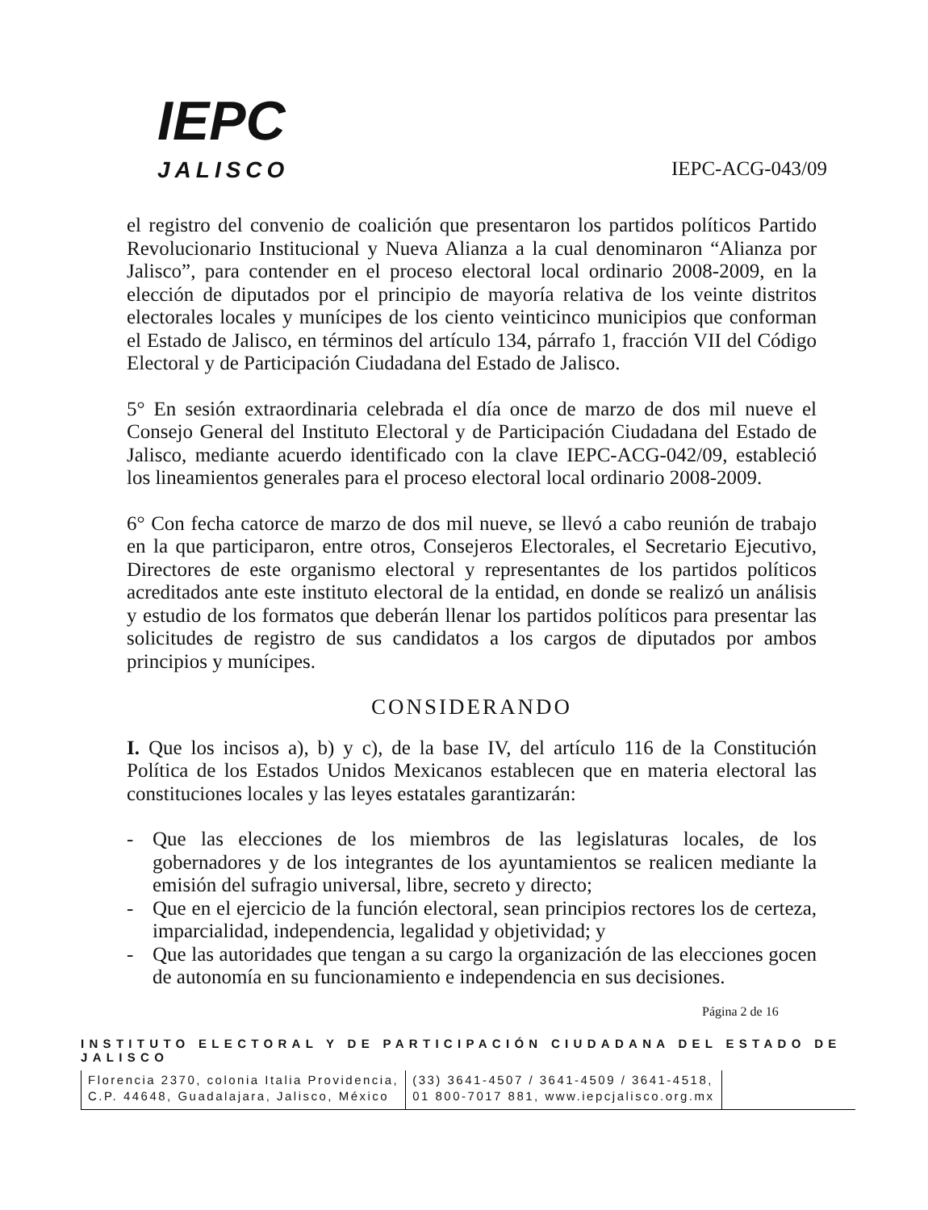IEPC
JALISCO
IEPC-ACG-043/09
el registro del convenio de coalición que presentaron los partidos políticos Partido Revolucionario Institucional y Nueva Alianza a la cual denominaron “Alianza por Jalisco”, para contender en el proceso electoral local ordinario 2008-2009, en la elección de diputados por el principio de mayoría relativa de los veinte distritos electorales locales y munícipes de los ciento veinticinco municipios que conforman el Estado de Jalisco, en términos del artículo 134, párrafo 1, fracción VII del Código Electoral y de Participación Ciudadana del Estado de Jalisco.
5° En sesión extraordinaria celebrada el día once de marzo de dos mil nueve el Consejo General del Instituto Electoral y de Participación Ciudadana del Estado de Jalisco, mediante acuerdo identificado con la clave IEPC-ACG-042/09, estableció los lineamientos generales para el proceso electoral local ordinario 2008-2009.
6° Con fecha catorce de marzo de dos mil nueve, se llevó a cabo reunión de trabajo en la que participaron, entre otros, Consejeros Electorales, el Secretario Ejecutivo, Directores de este organismo electoral y representantes de los partidos políticos acreditados ante este instituto electoral de la entidad, en donde se realizó un análisis y estudio de los formatos que deberán llenar los partidos políticos para presentar las solicitudes de registro de sus candidatos a los cargos de diputados por ambos principios y munícipes.
CONSIDERANDO
I. Que los incisos a), b) y c), de la base IV, del artículo 116 de la Constitución Política de los Estados Unidos Mexicanos establecen que en materia electoral las constituciones locales y las leyes estatales garantizarán:
- Que las elecciones de los miembros de las legislaturas locales, de los gobernadores y de los integrantes de los ayuntamientos se realicen mediante la emisión del sufragio universal, libre, secreto y directo;
- Que en el ejercicio de la función electoral, sean principios rectores los de certeza, imparcialidad, independencia, legalidad y objetividad; y
- Que las autoridades que tengan a su cargo la organización de las elecciones gocen de autonomía en su funcionamiento e independencia en sus decisiones.
Página 2 de 16
INSTITUTO ELECTORAL Y DE PARTICIPACIÓN CIUDADANA DEL ESTADO DE JALISCO
Florencia 2370, colonia Italia Providencia,
C.P. 44648, Guadalajara, Jalisco, México
(33) 3641-4507 / 3641-4509 / 3641-4518,
01 800-7017 881, www.iepcjalisco.org.mx